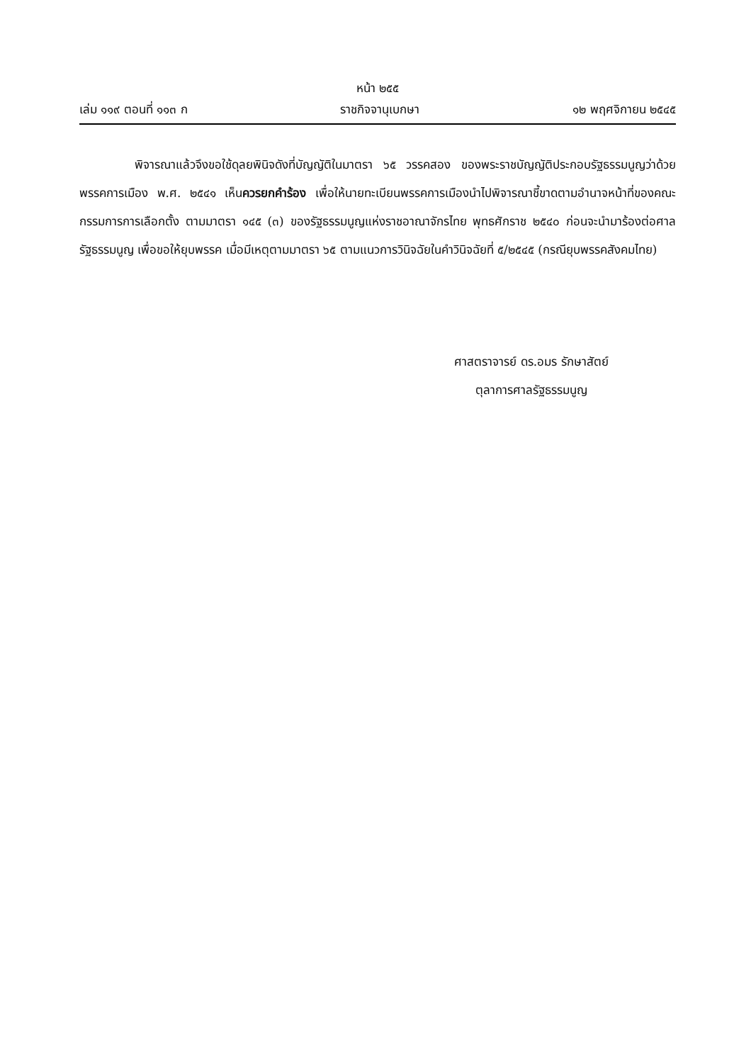หน้า ๒๕๕
เล่ม ๑๑๙ ตอนที่ ๑๑๓ ก ราชกิจจานุเบกษา ๑๒ พฤศจิกายน ๒๕๔๕
พิจารณาแล้วจึงขอใช้ดุลยพินิจดังที่บัญญัติในมาตรา ๖๕ วรรคสอง ของพระราชบัญญัติประกอบรัฐธรรมนูญว่าด้วยพรรคการเมือง พ.ศ. ๒๕๔๑ เห็นควรยกคำร้อง เพื่อให้นายทะเบียนพรรคการเมืองนำไปพิจารณาชี้ขาดตามอำนาจหน้าที่ของคณะกรรมการการเลือกตั้ง ตามมาตรา ๑๔๕ (๓) ของรัฐธรรมนูญแห่งราชอาณาจักรไทย พุทธศักราช ๒๕๔๐ ก่อนจะนำมาร้องต่อศาลรัฐธรรมนูญ เพื่อขอให้ยุบพรรค เมื่อมีเหตุตามมาตรา ๖๕ ตามแนวการวินิจฉัยในคำวินิจฉัยที่ ๕/๒๕๔๕ (กรณียุบพรรคสังคมไทย)
ศาสตราจารย์ ดร.อมร รักษาสัตย์
ตุลาการศาลรัฐธรรมนูญ